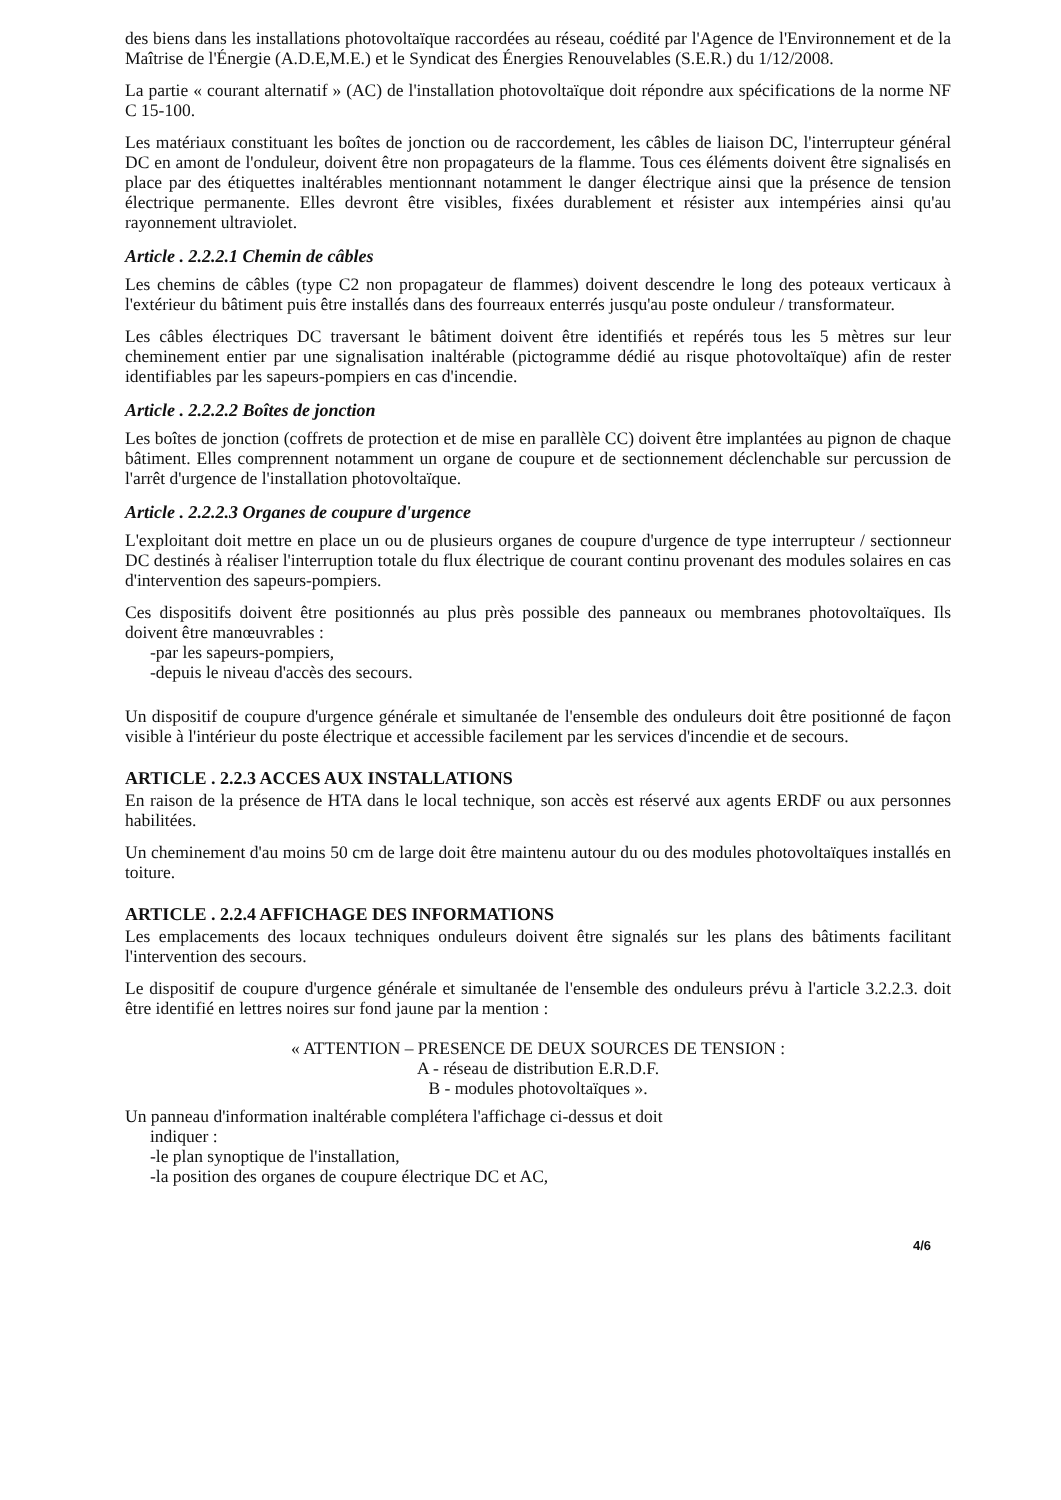des biens dans les installations photovoltaïque raccordées au réseau, coédité par l'Agence de l'Environnement et de la Maîtrise de l'Énergie (A.D.E,M.E.) et le Syndicat des Énergies Renouvelables (S.E.R.) du 1/12/2008.
La partie « courant alternatif » (AC) de l'installation photovoltaïque doit répondre aux spécifications de la norme NF C 15-100.
Les matériaux constituant les boîtes de jonction ou de raccordement, les câbles de liaison DC, l'interrupteur général DC en amont de l'onduleur, doivent être non propagateurs de la flamme. Tous ces éléments doivent être signalisés en place par des étiquettes inaltérables mentionnant notamment le danger électrique ainsi que la présence de tension électrique permanente. Elles devront être visibles, fixées durablement et résister aux intempéries ainsi qu'au rayonnement ultraviolet.
Article . 2.2.2.1 Chemin de câbles
Les chemins de câbles (type C2 non propagateur de flammes) doivent descendre le long des poteaux verticaux à l'extérieur du bâtiment puis être installés dans des fourreaux enterrés jusqu'au poste onduleur / transformateur.
Les câbles électriques DC traversant le bâtiment doivent être identifiés et repérés tous les 5 mètres sur leur cheminement entier par une signalisation inaltérable (pictogramme dédié au risque photovoltaïque) afin de rester identifiables par les sapeurs-pompiers en cas d'incendie.
Article . 2.2.2.2 Boîtes de jonction
Les boîtes de jonction (coffrets de protection et de mise en parallèle CC) doivent être implantées au pignon de chaque bâtiment. Elles comprennent notamment un organe de coupure et de sectionnement déclenchable sur percussion de l'arrêt d'urgence de l'installation photovoltaïque.
Article . 2.2.2.3 Organes de coupure d'urgence
L'exploitant doit mettre en place un ou de plusieurs organes de coupure d'urgence de type interrupteur / sectionneur DC destinés à réaliser l'interruption totale du flux électrique de courant continu provenant des modules solaires en cas d'intervention des sapeurs-pompiers.
Ces dispositifs doivent être positionnés au plus près possible des panneaux ou membranes photovoltaïques. Ils doivent être manœuvrables :
-par les sapeurs-pompiers,
-depuis le niveau d'accès des secours.
Un dispositif de coupure d'urgence générale et simultanée de l'ensemble des onduleurs doit être positionné de façon visible à l'intérieur du poste électrique et accessible facilement par les services d'incendie et de secours.
ARTICLE . 2.2.3 ACCES AUX INSTALLATIONS
En raison de la présence de HTA dans le local technique, son accès est réservé aux agents ERDF ou aux personnes habilitées.
Un cheminement d'au moins 50 cm de large doit être maintenu autour du ou des modules photovoltaïques installés en toiture.
ARTICLE . 2.2.4 AFFICHAGE DES INFORMATIONS
Les emplacements des locaux techniques onduleurs doivent être signalés sur les plans des bâtiments facilitant l'intervention des secours.
Le dispositif de coupure d'urgence générale et simultanée de l'ensemble des onduleurs prévu à l'article 3.2.2.3. doit être identifié en lettres noires sur fond jaune par la mention :
« ATTENTION – PRESENCE DE DEUX SOURCES DE TENSION :
A - réseau de distribution E.R.D.F.
B - modules photovoltaïques ».
Un panneau d'information inaltérable complétera l'affichage ci-dessus et doit
indiquer :
-le plan synoptique de l'installation,
-la position des organes de coupure électrique DC et AC,
4/6